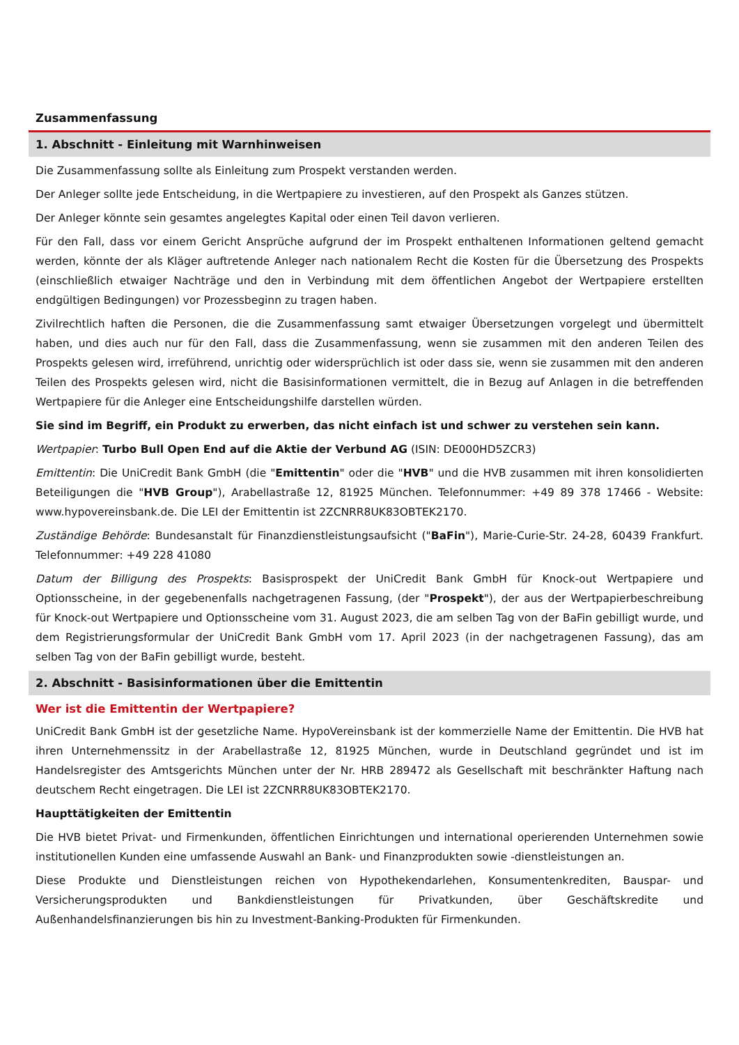Zusammenfassung
1. Abschnitt - Einleitung mit Warnhinweisen
Die Zusammenfassung sollte als Einleitung zum Prospekt verstanden werden.
Der Anleger sollte jede Entscheidung, in die Wertpapiere zu investieren, auf den Prospekt als Ganzes stützen.
Der Anleger könnte sein gesamtes angelegtes Kapital oder einen Teil davon verlieren.
Für den Fall, dass vor einem Gericht Ansprüche aufgrund der im Prospekt enthaltenen Informationen geltend gemacht werden, könnte der als Kläger auftretende Anleger nach nationalem Recht die Kosten für die Übersetzung des Prospekts (einschließlich etwaiger Nachträge und den in Verbindung mit dem öffentlichen Angebot der Wertpapiere erstellten endgültigen Bedingungen) vor Prozessbeginn zu tragen haben.
Zivilrechtlich haften die Personen, die die Zusammenfassung samt etwaiger Übersetzungen vorgelegt und übermittelt haben, und dies auch nur für den Fall, dass die Zusammenfassung, wenn sie zusammen mit den anderen Teilen des Prospekts gelesen wird, irreführend, unrichtig oder widersprüchlich ist oder dass sie, wenn sie zusammen mit den anderen Teilen des Prospekts gelesen wird, nicht die Basisinformationen vermittelt, die in Bezug auf Anlagen in die betreffenden Wertpapiere für die Anleger eine Entscheidungshilfe darstellen würden.
Sie sind im Begriff, ein Produkt zu erwerben, das nicht einfach ist und schwer zu verstehen sein kann.
Wertpapier: Turbo Bull Open End auf die Aktie der Verbund AG (ISIN: DE000HD5ZCR3)
Emittentin: Die UniCredit Bank GmbH (die "Emittentin" oder die "HVB" und die HVB zusammen mit ihren konsolidierten Beteiligungen die "HVB Group"), Arabellastraße 12, 81925 München. Telefonnummer: +49 89 378 17466 - Website: www.hypovereinsbank.de. Die LEI der Emittentin ist 2ZCNRR8UK83OBTEK2170.
Zuständige Behörde: Bundesanstalt für Finanzdienstleistungsaufsicht ("BaFin"), Marie-Curie-Str. 24-28, 60439 Frankfurt. Telefonnummer: +49 228 41080
Datum der Billigung des Prospekts: Basisprospekt der UniCredit Bank GmbH für Knock-out Wertpapiere und Optionsscheine, in der gegebenenfalls nachgetragenen Fassung, (der "Prospekt"), der aus der Wertpapierbeschreibung für Knock-out Wertpapiere und Optionsscheine vom 31. August 2023, die am selben Tag von der BaFin gebilligt wurde, und dem Registrierungsformular der UniCredit Bank GmbH vom 17. April 2023 (in der nachgetragenen Fassung), das am selben Tag von der BaFin gebilligt wurde, besteht.
2. Abschnitt - Basisinformationen über die Emittentin
Wer ist die Emittentin der Wertpapiere?
UniCredit Bank GmbH ist der gesetzliche Name. HypoVereinsbank ist der kommerzielle Name der Emittentin. Die HVB hat ihren Unternehmenssitz in der Arabellastraße 12, 81925 München, wurde in Deutschland gegründet und ist im Handelsregister des Amtsgerichts München unter der Nr. HRB 289472 als Gesellschaft mit beschränkter Haftung nach deutschem Recht eingetragen. Die LEI ist 2ZCNRR8UK83OBTEK2170.
Haupttätigkeiten der Emittentin
Die HVB bietet Privat- und Firmenkunden, öffentlichen Einrichtungen und international operierenden Unternehmen sowie institutionellen Kunden eine umfassende Auswahl an Bank- und Finanzprodukten sowie -dienstleistungen an.
Diese Produkte und Dienstleistungen reichen von Hypothekendarlehen, Konsumentenkrediten, Bauspar- und Versicherungsprodukten und Bankdienstleistungen für Privatkunden, über Geschäftskredite und Außenhandelsfinanzierungen bis hin zu Investment-Banking-Produkten für Firmenkunden.